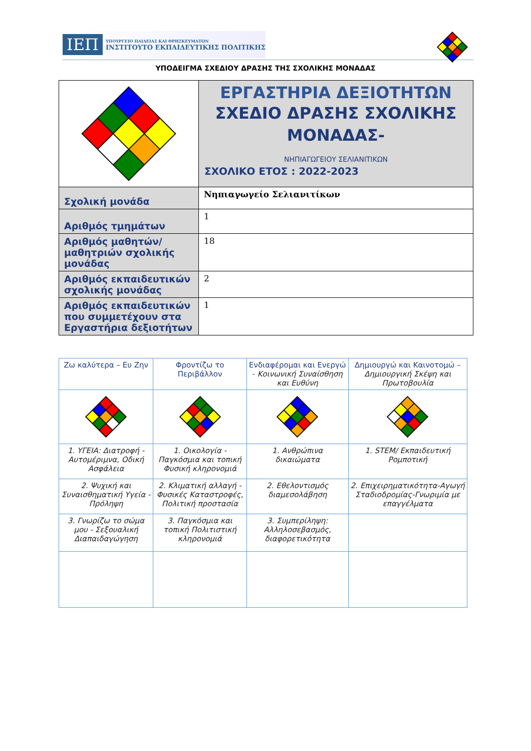ΙΕΠ
ΥΠΟΥΡΓΕΙΟ ΠΑΙΔΕΙΑΣ ΚΑΙ ΘΡΗΣΚΕΥΜΑΤΩΝ
ΙΝΣΤΙΤΟΥΤΟ ΕΚΠΑΙΔΕΥΤΙΚΗΣ ΠΟΛΙΤΙΚΗΣ
ΥΠΟΔΕΙΓΜΑ ΣΧΕΔΙΟΥ ΔΡΑΣΗΣ ΤΗΣ ΣΧΟΛΙΚΗΣ ΜΟΝΑΔΑΣ
| | ΕΡΓΑΣΤΗΡΙΑ ΔΕΞΙΟΤΗΤΩΝ ΣΧΕΔΙΟ ΔΡΑΣΗΣ ΣΧΟΛΙΚΗΣ ΜΟΝΑΔΑΣ- ΝΗΠΙΑΓΩΓΕΙΟΥ ΣΕΛΙΑΝΙΤΙΚΩΝ ΣΧΟΛΙΚΟ ΕΤΟΣ : 2022-2023 |
| Σχολική μονάδα | Νηπιαγωγείο Σελιανιτίκων |
| Αριθμός τμημάτων | 1 |
| Αριθμός μαθητών/μαθητριών σχολικής μονάδας | 18 |
| Αριθμός εκπαιδευτικών σχολικής μονάδας | 2 |
| Αριθμός εκπαιδευτικών που συμμετέχουν στα Εργαστήρια δεξιοτήτων | 1 |
| Ζω καλύτερα – Ευ Ζην | Φροντίζω το Περιβάλλον | Ενδιαφέρομαι και Ενεργώ - Κοινωνική Συναίσθηση και Ευθύνη | Δημιουργώ και Καινοτομώ – Δημιουργική Σκέψη και Πρωτοβουλία |
| 1. ΥΓΕΙΑ: Διατροφή - Αυτομέριμνα, Οδική Ασφάλεια | 1. Οικολογία - Παγκόσμια και τοπική Φυσική κληρονομιά | 1. Ανθρώπινα δικαιώματα | 1. STEM/ Εκπαιδευτική Ρομποτική |
| 2. Ψυχική και Συναισθηματική Υγεία - Πρόληψη | 2. Κλιματική αλλαγή - Φυσικές Καταστροφές, Πολιτική προστασία | 2. Εθελοντισμός διαμεσολάβηση | 2. Επιχειρηματικότητα-Αγωγή Σταδιοδρομίας-Γνωριμία με επαγγέλματα |
| 3. Γνωρίζω το σώμα μου - Σεξουαλική Διαπαιδαγώγηση | 3. Παγκόσμια και τοπική Πολιτιστική κληρονομιά | 3. Συμπερίληψη: Αλληλοσεβασμός, διαφορετικότητα | |